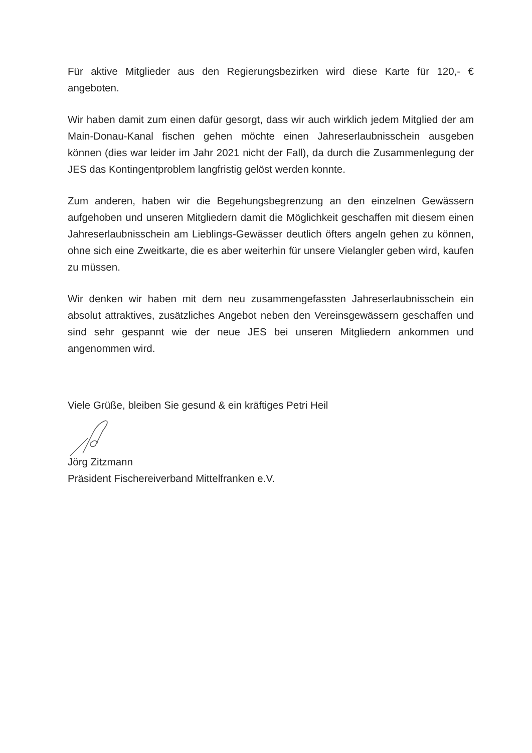Für aktive Mitglieder aus den Regierungsbezirken wird diese Karte für 120,- € angeboten.
Wir haben damit zum einen dafür gesorgt, dass wir auch wirklich jedem Mitglied der am Main-Donau-Kanal fischen gehen möchte einen Jahreserlaubnisschein ausgeben können (dies war leider im Jahr 2021 nicht der Fall), da durch die Zusammenlegung der JES das Kontingentproblem langfristig gelöst werden konnte.
Zum anderen, haben wir die Begehungsbegrenzung an den einzelnen Gewässern aufgehoben und unseren Mitgliedern damit die Möglichkeit geschaffen mit diesem einen Jahreserlaubnisschein am Lieblings-Gewässer deutlich öfters angeln gehen zu können, ohne sich eine Zweitkarte, die es aber weiterhin für unsere Vielangler geben wird, kaufen zu müssen.
Wir denken wir haben mit dem neu zusammengefassten Jahreserlaubnisschein ein absolut attraktives, zusätzliches Angebot neben den Vereinsgewässern geschaffen und sind sehr gespannt wie der neue JES bei unseren Mitgliedern ankommen und angenommen wird.
Viele Grüße, bleiben Sie gesund & ein kräftiges Petri Heil
Jörg Zitzmann
Präsident Fischereiverband Mittelfranken e.V.